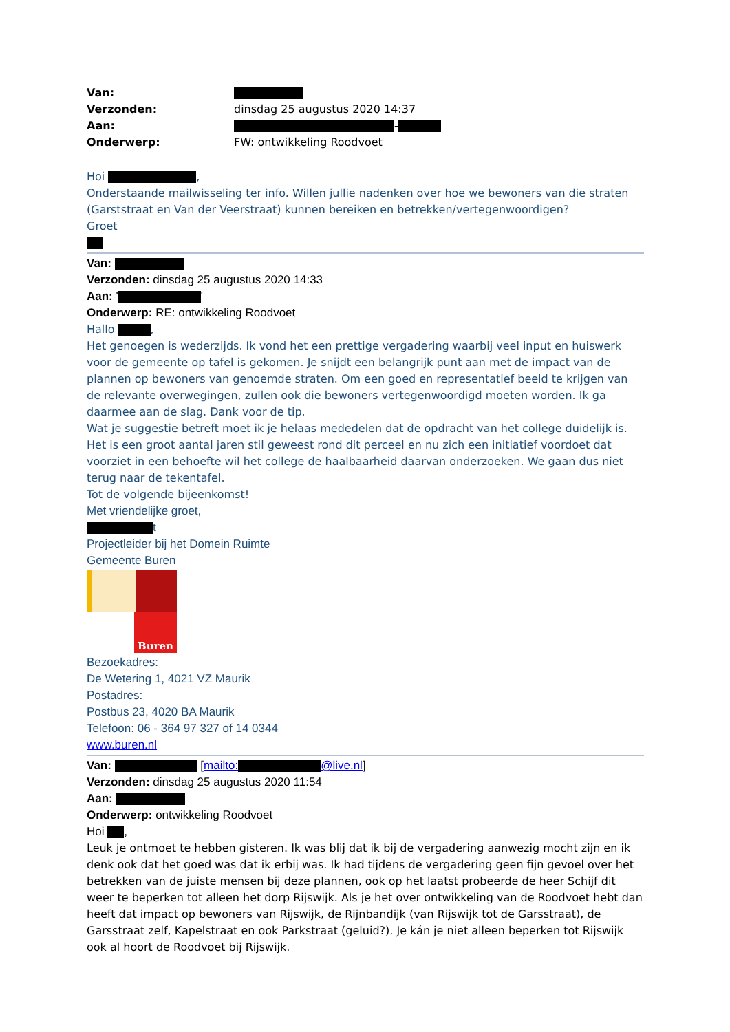| Van: | |
| Verzonden: | dinsdag 25 augustus 2020 14:37 |
| Aan: | - |
| Onderwerp: | FW: ontwikkeling Roodvoet |
Hoi ,
Onderstaande mailwisseling ter info. Willen jullie nadenken over hoe we bewoners van die straten (Garststraat en Van der Veerstraat) kunnen bereiken en betrekken/vertegenwoordigen?
Groet
Van:
Verzonden: dinsdag 25 augustus 2020 14:33
Aan: ' '
Onderwerp: RE: ontwikkeling Roodvoet
Hallo ,
Het genoegen is wederzijds. Ik vond het een prettige vergadering waarbij veel input en huiswerk voor de gemeente op tafel is gekomen. Je snijdt een belangrijk punt aan met de impact van de plannen op bewoners van genoemde straten. Om een goed en representatief beeld te krijgen van de relevante overwegingen, zullen ook die bewoners vertegenwoordigd moeten worden. Ik ga daarmee aan de slag. Dank voor de tip.
Wat je suggestie betreft moet ik je helaas mededelen dat de opdracht van het college duidelijk is. Het is een groot aantal jaren stil geweest rond dit perceel en nu zich een initiatief voordoet dat voorziet in een behoefte wil het college de haalbaarheid daarvan onderzoeken. We gaan dus niet terug naar de tekentafel.
Tot de volgende bijeenkomst!
Met vriendelijke groet,
t
Projectleider bij het Domein Ruimte
Gemeente Buren
Buren
Bezoekadres:
De Wetering 1, 4021 VZ Maurik
Postadres:
Postbus 23, 4020 BA Maurik
Telefoon: 06 - 364 97 327 of 14 0344
www.buren.nl
Van: [mailto: @live.nl]
Verzonden: dinsdag 25 augustus 2020 11:54
Aan:
Onderwerp: ontwikkeling Roodvoet
Hoi ,
Leuk je ontmoet te hebben gisteren. Ik was blij dat ik bij de vergadering aanwezig mocht zijn en ik denk ook dat het goed was dat ik erbij was. Ik had tijdens de vergadering geen fijn gevoel over het betrekken van de juiste mensen bij deze plannen, ook op het laatst probeerde de heer Schijf dit weer te beperken tot alleen het dorp Rijswijk. Als je het over ontwikkeling van de Roodvoet hebt dan heeft dat impact op bewoners van Rijswijk, de Rijnbandijk (van Rijswijk tot de Garsstraat), de Garsstraat zelf, Kapelstraat en ook Parkstraat (geluid?). Je kán je niet alleen beperken tot Rijswijk ook al hoort de Roodvoet bij Rijswijk.